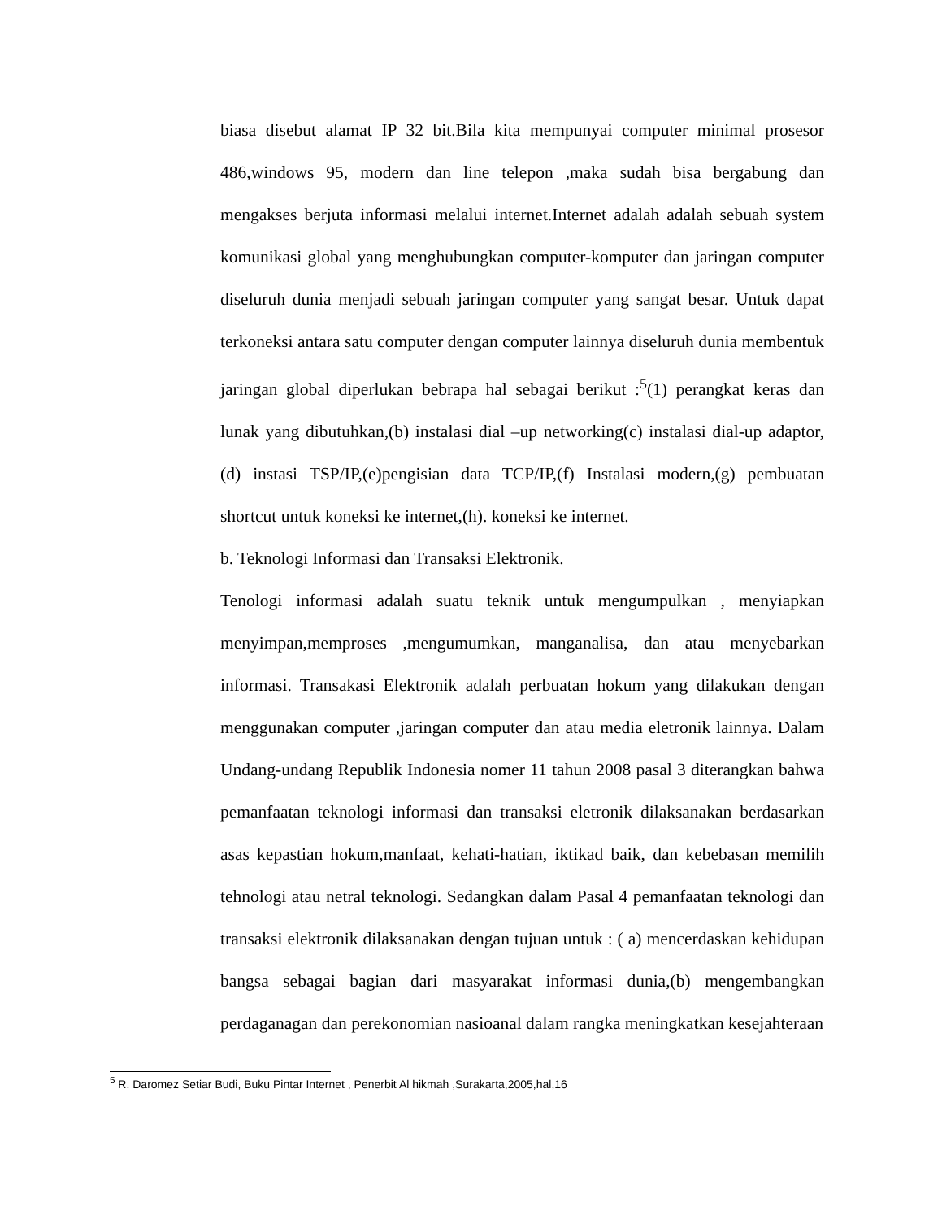biasa disebut alamat IP 32 bit.Bila kita mempunyai computer minimal prosesor 486,windows 95, modern dan line telepon ,maka sudah bisa bergabung dan mengakses berjuta informasi melalui internet.Internet adalah adalah sebuah system komunikasi global yang menghubungkan computer-komputer dan jaringan computer diseluruh dunia menjadi sebuah jaringan computer yang sangat besar. Untuk dapat terkoneksi antara satu computer dengan computer lainnya diseluruh dunia membentuk jaringan global diperlukan bebrapa hal sebagai berikut :<sup>5</sup>(1) perangkat keras dan lunak yang dibutuhkan,(b) instalasi dial –up networking(c) instalasi dial-up adaptor,(d) instasi TSP/IP,(e)pengisian data TCP/IP,(f) Instalasi modern,(g) pembuatan shortcut untuk koneksi ke internet,(h). koneksi ke internet.
b. Teknologi Informasi dan Transaksi Elektronik.
Tenologi informasi adalah suatu teknik untuk mengumpulkan , menyiapkan menyimpan,memproses ,mengumumkan, manganalisa, dan atau menyebarkan informasi. Transakasi Elektronik adalah perbuatan hokum yang dilakukan dengan menggunakan computer ,jaringan computer dan atau media eletronik lainnya. Dalam Undang-undang Republik Indonesia nomer 11 tahun 2008 pasal 3 diterangkan bahwa pemanfaatan teknologi informasi dan transaksi eletronik dilaksanakan berdasarkan asas kepastian hokum,manfaat, kehati-hatian, iktikad baik, dan kebebasan memilih tehnologi atau netral teknologi. Sedangkan dalam Pasal 4 pemanfaatan teknologi dan transaksi elektronik dilaksanakan dengan tujuan untuk : ( a) mencerdaskan kehidupan bangsa sebagai bagian dari masyarakat informasi dunia,(b) mengembangkan perdaganagan dan perekonomian nasioanal dalam rangka meningkatkan kesejahteraan
<sup>5</sup> R. Daromez Setiar Budi, Buku Pintar Internet , Penerbit Al hikmah ,Surakarta,2005,hal,16